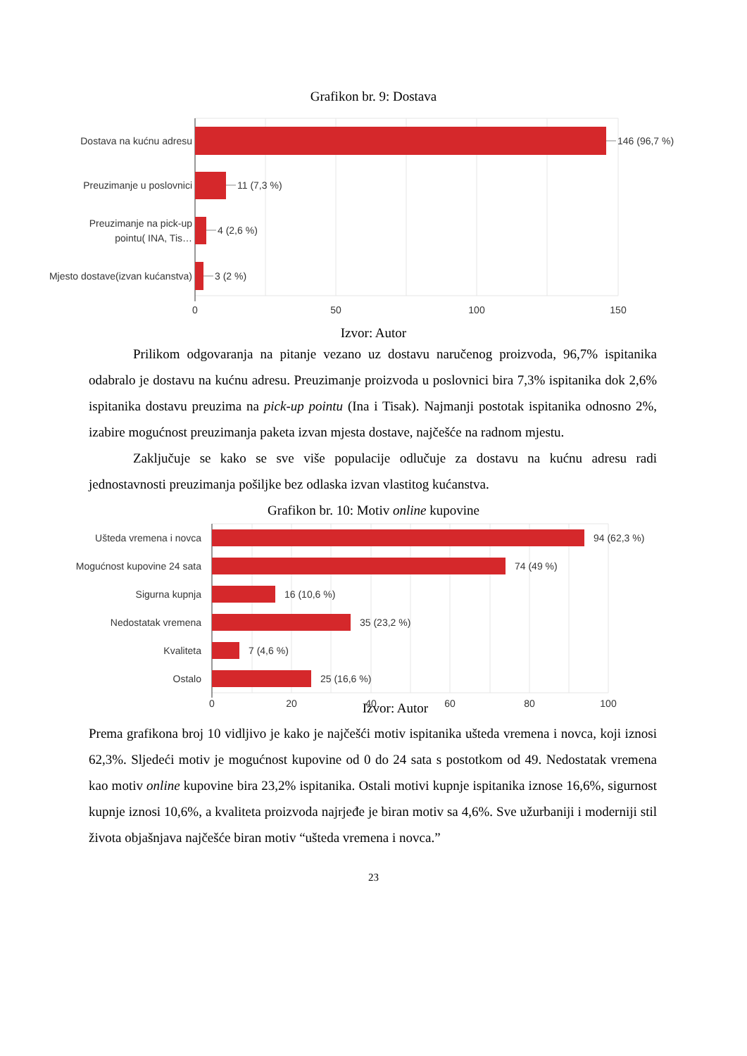Grafikon br. 9: Dostava
Dostava na kućnu adresu
146 (96,7 %)
Preuzimanje u poslovnici
11 (7,3 %)
Preuzimanje na pick-up
pointu( INA, Tis…
4 (2,6 %)
Mjesto dostave(izvan kućanstva)
3 (2 %)
0
50
100
150
Izvor: Autor
Prilikom odgovaranja na pitanje vezano uz dostavu naručenog proizvoda, 96,7% ispitanika odabralo je dostavu na kućnu adresu. Preuzimanje proizvoda u poslovnici bira 7,3% ispitanika dok 2,6% ispitanika dostavu preuzima na pick-up pointu (Ina i Tisak). Najmanji postotak ispitanika odnosno 2%, izabire mogućnost preuzimanja paketa izvan mjesta dostave, najčešće na radnom mjestu.
Zaključuje se kako se sve više populacije odlučuje za dostavu na kućnu adresu radi jednostavnosti preuzimanja pošiljke bez odlaska izvan vlastitog kućanstva.
Grafikon br. 10: Motiv online kupovine
Ušteda vremena i novca
94 (62,3 %)
Mogućnost kupovine 24 sata
74 (49 %)
Sigurna kupnja
16 (10,6 %)
Nedostatak vremena
35 (23,2 %)
Kvaliteta
7 (4,6 %)
Ostalo
25 (16,6 %)
0
20
40
60
80
100
Izvor: Autor
Prema grafikona broj 10 vidljivo je kako je najčešći motiv ispitanika ušteda vremena i novca, koji iznosi 62,3%. Sljedeći motiv je mogućnost kupovine od 0 do 24 sata s postotkom od 49. Nedostatak vremena kao motiv online kupovine bira 23,2% ispitanika. Ostali motivi kupnje ispitanika iznose 16,6%, sigurnost kupnje iznosi 10,6%, a kvaliteta proizvoda najrjeđe je biran motiv sa 4,6%. Sve užurbaniji i moderniji stil života objašnjava najčešće biran motiv “ušteda vremena i novca.”
23